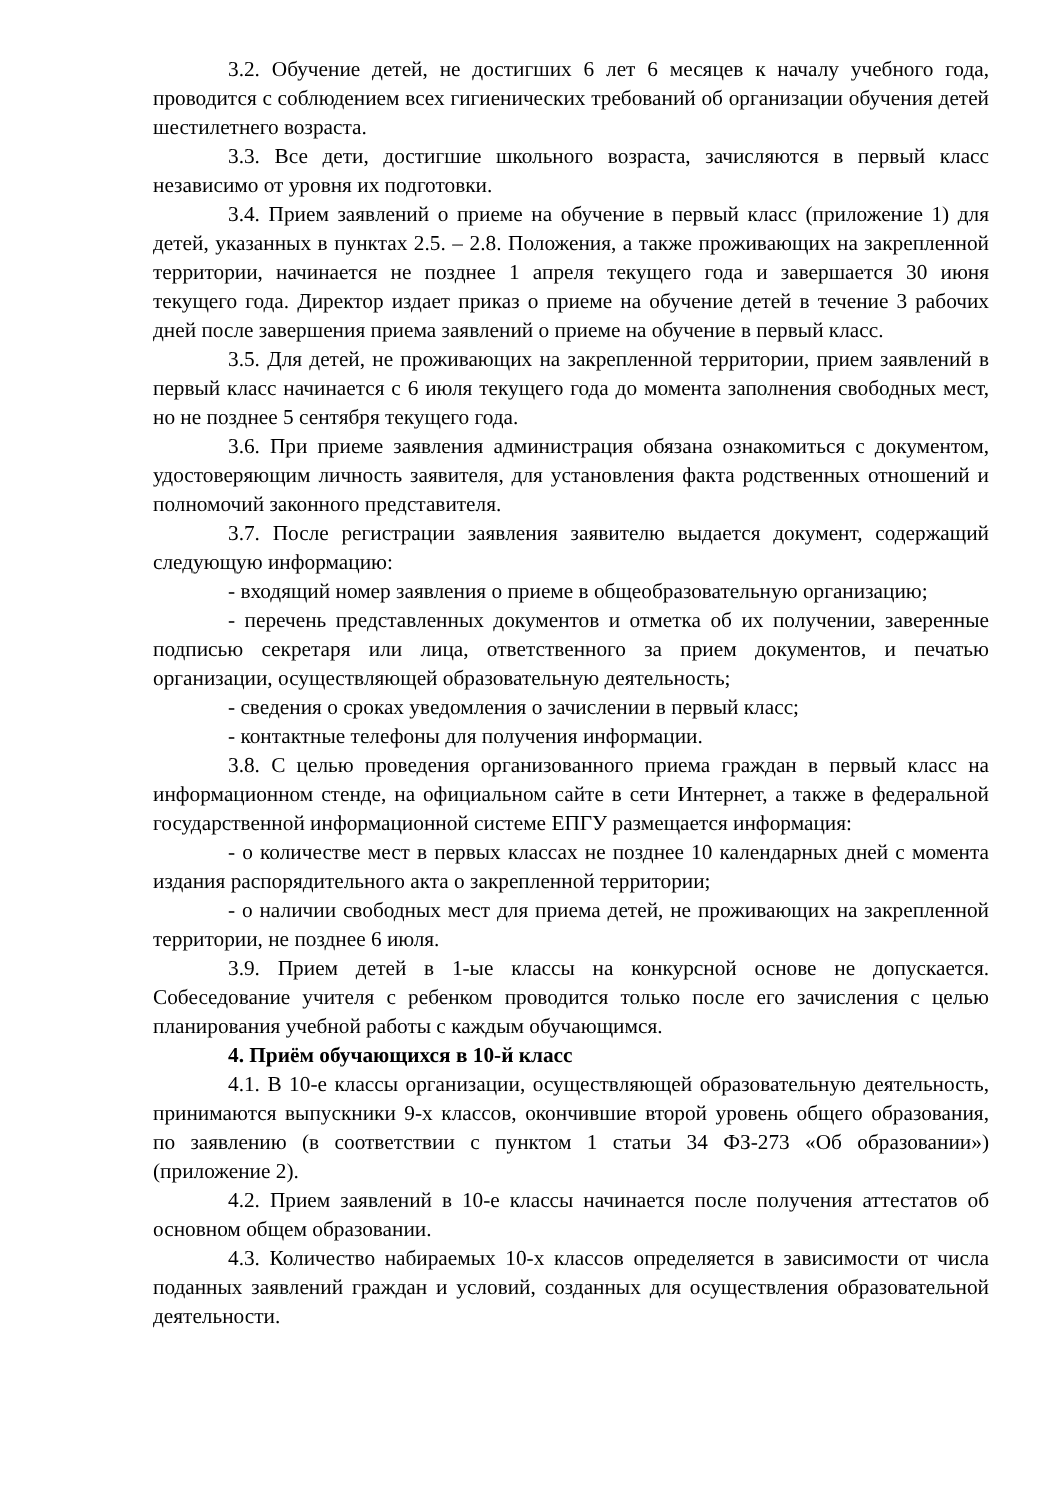3.2. Обучение детей, не достигших 6 лет 6 месяцев к началу учебного года, проводится с соблюдением всех гигиенических требований об организации обучения детей шестилетнего возраста.
3.3. Все дети, достигшие школьного возраста, зачисляются в первый класс независимо от уровня их подготовки.
3.4. Прием заявлений о приеме на обучение в первый класс (приложение 1) для детей, указанных в пунктах 2.5. – 2.8. Положения, а также проживающих на закрепленной территории, начинается не позднее 1 апреля текущего года и завершается 30 июня текущего года. Директор издает приказ о приеме на обучение детей в течение 3 рабочих дней после завершения приема заявлений о приеме на обучение в первый класс.
3.5. Для детей, не проживающих на закрепленной территории, прием заявлений в первый класс начинается с 6 июля текущего года до момента заполнения свободных мест, но не позднее 5 сентября текущего года.
3.6. При приеме заявления администрация обязана ознакомиться с документом, удостоверяющим личность заявителя, для установления факта родственных отношений и полномочий законного представителя.
3.7. После регистрации заявления заявителю выдается документ, содержащий следующую информацию:
- входящий номер заявления о приеме в общеобразовательную организацию;
- перечень представленных документов и отметка об их получении, заверенные подписью секретаря или лица, ответственного за прием документов, и печатью организации, осуществляющей образовательную деятельность;
- сведения о сроках уведомления о зачислении в первый класс;
- контактные телефоны для получения информации.
3.8. С целью проведения организованного приема граждан в первый класс на информационном стенде, на официальном сайте в сети Интернет, а также в федеральной государственной информационной системе ЕПГУ размещается информация:
- о количестве мест в первых классах не позднее 10 календарных дней с момента издания распорядительного акта о закрепленной территории;
- о наличии свободных мест для приема детей, не проживающих на закрепленной территории, не позднее 6 июля.
3.9. Прием детей в 1-ые классы на конкурсной основе не допускается. Собеседование учителя с ребенком проводится только после его зачисления с целью планирования учебной работы с каждым обучающимся.
4. Приём обучающихся в 10-й класс
4.1. В 10-е классы организации, осуществляющей образовательную деятельность, принимаются выпускники 9-х классов, окончившие второй уровень общего образования, по заявлению (в соответствии с пунктом 1 статьи 34 ФЗ-273 «Об образовании») (приложение 2).
4.2. Прием заявлений в 10-е классы начинается после получения аттестатов об основном общем образовании.
4.3. Количество набираемых 10-х классов определяется в зависимости от числа поданных заявлений граждан и условий, созданных для осуществления образовательной деятельности.